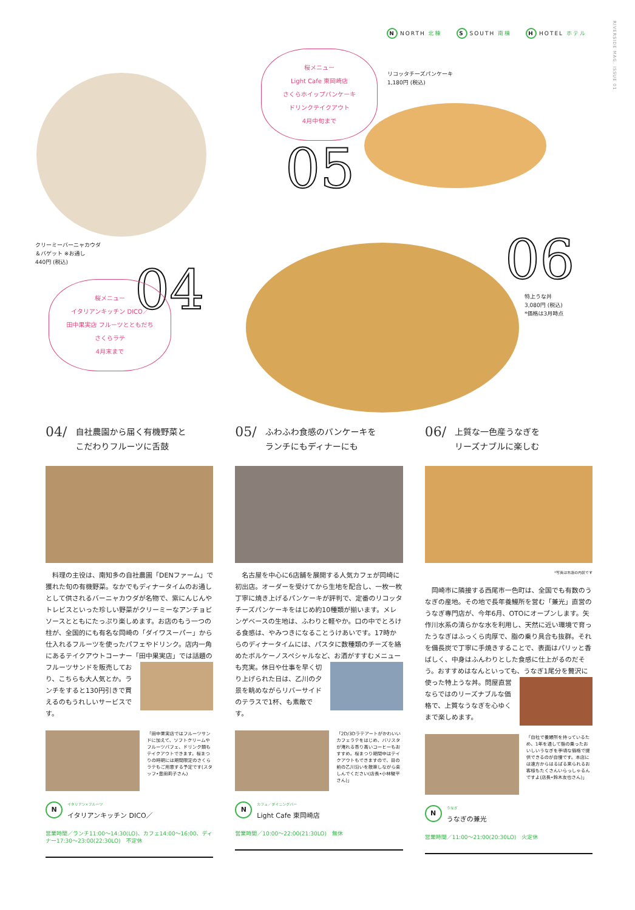RIVERSIDE MAG. ISSUE 01
N NORTH 北棟 S SOUTH 南棟 H HOTEL ホテル
桜メニュー
Light Cafe 東岡崎店
さくらホイップパンケーキ
ドリンクテイクアウト
4月中旬まで
05
リコッタチーズパンケーキ
1,180円 (税込)
クリーミーバーニャカウダ
＆バゲット ※お通し
440円 (税込)
04
桜メニュー
イタリアンキッチン DICO／
田中果実店 フルーツとともだち
さくらラテ
4月末まで
06
特上うな丼
3,080円 (税込)
*価格は3月時点
04/ 自社農園から届く有機野菜と
こだわりフルーツに舌鼓
　料理の主役は、南知多の自社農園「DENファーム」で獲れた旬の有機野菜。なかでもディナータイムのお通しとして供されるバーニャカウダが名物で、紫にんじんやトレビスといった珍しい野菜がクリーミーなアンチョビソースとともにたっぷり楽しめます。お店のもう一つの柱が、全国的にも有名な岡崎の「ダイワスーパー」から仕入れるフルーツを使ったパフェやドリンク。店内一角にあるテイクアウトコーナー「田中果実店」では話題のフルー ツサンドを販売しており、こちらも大人気とか。ランチをすると130円引きで買えるのもうれしいサービスです。
「田中果実店ではフルーツサンドに加えて、ソフトクリームやフルーツパフェ、ドリンク類もテイクアウトできます。桜まつりの時期には期間限定のさくらラテもご用意する予定です(スタッフ•豊田莉子さん)
N
イタリアン×フルーツ
イタリアンキッチン DICO／
営業時間／ランチ11:00〜14:30(LO)、カフェ14:00〜16:00、ディナー17:30〜23:00(22:30LO)　不定休
05/ ふわふわ食感のパンケーキを
ランチにもディナーにも
　名古屋を中心に6店舗を展開する人気カフェが岡崎に初出店。オーダーを受けてから生地を配合し、一枚一枚丁寧に焼き上げるパンケーキが評判で、定番のリコッタチーズパンケーキをはじめ約10種類が揃います。メレンゲベースの生地は、ふわりと軽やか。口の中でとろける食感は、やみつきになることうけあいです。17時からのディナータイムには、パスタに数種類のチーズを絡めたボルケーノスペシャルなど、お酒がすすむメニューも充実。休日や仕事を早 く切り上げられた日は、乙川の夕景を眺めながらリバーサイドのテラスで1杯、も素敵です。
「2D/3Dラテアートがかわいいカフェラテをはじめ、バリスタが淹れる香り高いコーヒーもおすすめ。桜まつり期間中はテイクアウトもできますので、目の前の乙川沿いを散策しながら楽しんでください(店長•小林駿平さん)」
N
カフェ／ダイニングバー
Light Cafe 東岡崎店
営業時間／10:00〜22:00(21:30LO)　無休
06/ 上質な一色産うなぎを
リーズナブルに楽しむ
*写真は本店の内装です
　岡崎市に隣接する西尾市一色町は、全国でも有数のうなぎの産地。その地で長年養鰻所を営む「兼光」直営のうなぎ専門店が、今年6月、OTOにオープンします。矢作川水系の清らかな水を利用し、天然に近い環境で育ったうなぎはふっくら肉厚で、脂の乗り具合も抜群。それを備長炭で丁寧に手焼きすることで、表面はパリッと香ばしく、中身はふんわりとした食感に仕上がるのだそう。おすすめはなんといっても、うなぎ1尾分を贅沢に使った特上うな丼。 問屋直営ならではのリーズナブルな価格で、上質なうなぎを心ゆくまで楽しめます。
「自社で養鰻所を持っているため、1年を通して脂の乗ったおいしいうなぎを手頃な価格で提供できるのが自慢です。本店には遠方からはるばる来られるお客様もたくさんいらっしゃるんですよ(店長•鈴木友也さん)」
N
うなぎ
うなぎの兼光
営業時間／11:00〜21:00(20:30LO)　火定休